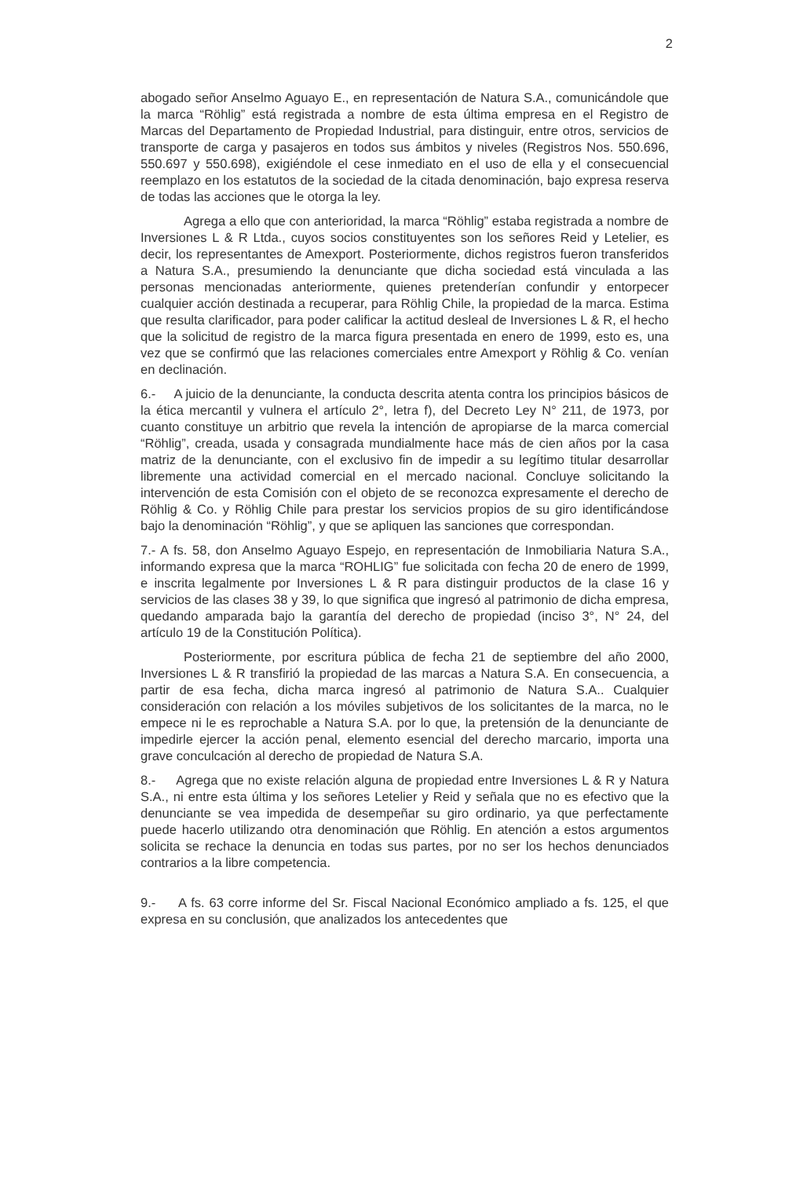2
abogado señor Anselmo Aguayo E., en representación de Natura S.A., comunicándole que la marca “Röhlig” está registrada a nombre de esta última empresa en el Registro de Marcas del Departamento de Propiedad Industrial, para distinguir, entre otros, servicios de transporte de carga y pasajeros en todos sus ámbitos y niveles (Registros Nos. 550.696, 550.697 y 550.698), exigiéndole el cese inmediato en el uso de ella y el consecuencial reemplazo en los estatutos de la sociedad de la citada denominación, bajo expresa reserva de todas las acciones que le otorga la ley.
Agrega a ello que con anterioridad, la marca “Röhlig” estaba registrada a nombre de Inversiones L & R Ltda., cuyos socios constituyentes son los señores Reid y Letelier, es decir, los representantes de Amexport. Posteriormente, dichos registros fueron transferidos a Natura S.A., presumiendo la denunciante que dicha sociedad está vinculada a las personas mencionadas anteriormente, quienes pretenderían confundir y entorpecer cualquier acción destinada a recuperar, para Röhlig Chile, la propiedad de la marca. Estima que resulta clarificador, para poder calificar la actitud desleal de Inversiones L & R, el hecho que la solicitud de registro de la marca figura presentada en enero de 1999, esto es, una vez que se confirmó que las relaciones comerciales entre Amexport y Röhlig & Co. venían en declinación.
6.- A juicio de la denunciante, la conducta descrita atenta contra los principios básicos de la ética mercantil y vulnera el artículo 2°, letra f), del Decreto Ley N° 211, de 1973, por cuanto constituye un arbitrio que revela la intención de apropiarse de la marca comercial “Röhlig”, creada, usada y consagrada mundialmente hace más de cien años por la casa matriz de la denunciante, con el exclusivo fin de impedir a su legítimo titular desarrollar libremente una actividad comercial en el mercado nacional. Concluye solicitando la intervención de esta Comisión con el objeto de se reconozca expresamente el derecho de Röhlig & Co. y Röhlig Chile para prestar los servicios propios de su giro identificándose bajo la denominación “Röhlig”, y que se apliquen las sanciones que correspondan.
7.- A fs. 58, don Anselmo Aguayo Espejo, en representación de Inmobiliaria Natura S.A., informando expresa que la marca “ROHLIG” fue solicitada con fecha 20 de enero de 1999, e inscrita legalmente por Inversiones L & R para distinguir productos de la clase 16 y servicios de las clases 38 y 39, lo que significa que ingresó al patrimonio de dicha empresa, quedando amparada bajo la garantía del derecho de propiedad (inciso 3°, N° 24, del artículo 19 de la Constitución Política).
Posteriormente, por escritura pública de fecha 21 de septiembre del año 2000, Inversiones L & R transfirió la propiedad de las marcas a Natura S.A. En consecuencia, a partir de esa fecha, dicha marca ingresó al patrimonio de Natura S.A.. Cualquier consideración con relación a los móviles subjetivos de los solicitantes de la marca, no le empece ni le es reprochable a Natura S.A. por lo que, la pretensión de la denunciante de impedirle ejercer la acción penal, elemento esencial del derecho marcario, importa una grave conculcación al derecho de propiedad de Natura S.A.
8.- Agrega que no existe relación alguna de propiedad entre Inversiones L & R y Natura S.A., ni entre esta última y los señores Letelier y Reid y señala que no es efectivo que la denunciante se vea impedida de desempeñar su giro ordinario, ya que perfectamente puede hacerlo utilizando otra denominación que Röhlig. En atención a estos argumentos solicita se rechace la denuncia en todas sus partes, por no ser los hechos denunciados contrarios a la libre competencia.
9.- A fs. 63 corre informe del Sr. Fiscal Nacional Económico ampliado a fs. 125, el que expresa en su conclusión, que analizados los antecedentes que